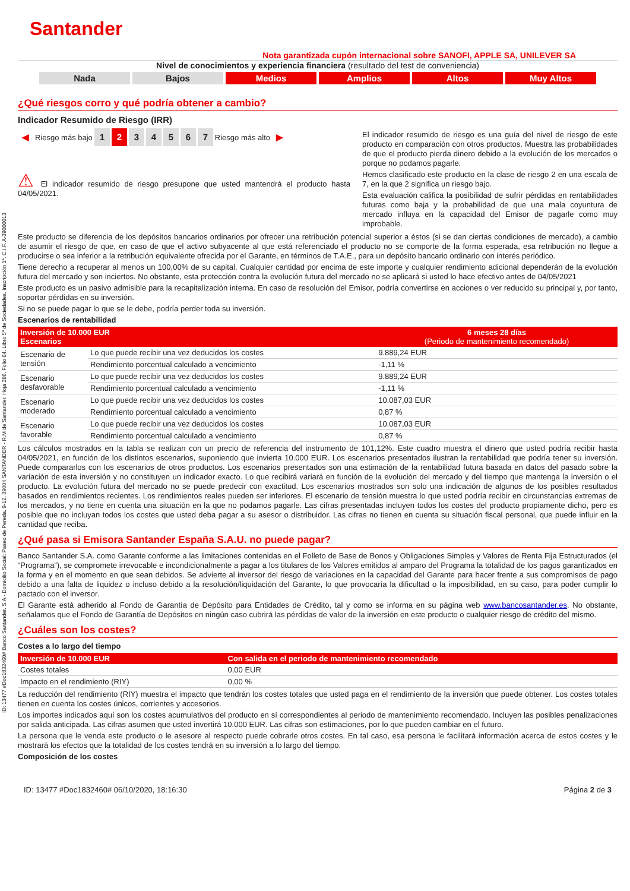ID: 13477 #Doc1832460# Banco Santander. S.A - Domicilio Social: Paseo de Pereda. 9-12. 39004 SANTANDER - R.M de Santander. Hoja 286. Folio 64. Libro 5º de Sociedades. Inscripción 1ª. C.I.F. A-39000013
Santander
Nota garantizada cupón internacional sobre SANOFI, APPLE SA, UNILEVER SA
Nivel de conocimientos y experiencia financiera (resultado del test de conveniencia)
Nada Bajos Medios Amplios Altos Muy Altos
¿Qué riesgos corro y qué podría obtener a cambio?
Indicador Resumido de Riesgo (IRR)
◀ Riesgo más bajo 1234567 Riesgo más alto ▶
⚠ El indicador resumido de riesgo presupone que usted mantendrá el producto hasta 04/05/2021.
El indicador resumido de riesgo es una guía del nivel de riesgo de este producto en comparación con otros productos. Muestra las probabilidades de que el producto pierda dinero debido a la evolución de los mercados o porque no podamos pagarle.
Hemos clasificado este producto en la clase de riesgo 2 en una escala de 7, en la que 2 significa un riesgo bajo.
Esta evaluación califica la posibilidad de sufrir pérdidas en rentabilidades futuras como baja y la probabilidad de que una mala coyuntura de mercado influya en la capacidad del Emisor de pagarle como muy improbable.
Este producto se diferencia de los depósitos bancarios ordinarios por ofrecer una retribución potencial superior a éstos (si se dan ciertas condiciones de mercado), a cambio de asumir el riesgo de que, en caso de que el activo subyacente al que está referenciado el producto no se comporte de la forma esperada, esa retribución no llegue a producirse o sea inferior a la retribución equivalente ofrecida por el Garante, en términos de T.A.E., para un depósito bancario ordinario con interés periódico.
Tiene derecho a recuperar al menos un 100,00% de su capital. Cualquier cantidad por encima de este importe y cualquier rendimiento adicional dependerán de la evolución futura del mercado y son inciertos. No obstante, esta protección contra la evolución futura del mercado no se aplicará si usted lo hace efectivo antes de 04/05/2021
Este producto es un pasivo admisible para la recapitalización interna. En caso de resolución del Emisor, podría convertirse en acciones o ver reducido su principal y, por tanto, soportar pérdidas en su inversión.
Si no se puede pagar lo que se le debe, podría perder toda su inversión.
Escenarios de rentabilidad
| Inversión de 10.000 EUR Escenarios | | 6 meses 28 días (Periodo de mantenimiento recomendado) |
| --- | --- | --- |
| Escenario de tensión | Lo que puede recibir una vez deducidos los costes | 9.889,24 EUR |
| | Rendimiento porcentual calculado a vencimiento | -1,11 % |
| Escenario desfavorable | Lo que puede recibir una vez deducidos los costes | 9.889,24 EUR |
| | Rendimiento porcentual calculado a vencimiento | -1,11 % |
| Escenario moderado | Lo que puede recibir una vez deducidos los costes | 10.087,03 EUR |
| | Rendimiento porcentual calculado a vencimiento | 0,87 % |
| Escenario favorable | Lo que puede recibir una vez deducidos los costes | 10.087,03 EUR |
| | Rendimiento porcentual calculado a vencimiento | 0,87 % |
Los cálculos mostrados en la tabla se realizan con un precio de referencia del instrumento de 101,12%. Este cuadro muestra el dinero que usted podría recibir hasta 04/05/2021, en función de los distintos escenarios, suponiendo que invierta 10.000 EUR. Los escenarios presentados ilustran la rentabilidad que podría tener su inversión. Puede compararlos con los escenarios de otros productos. Los escenarios presentados son una estimación de la rentabilidad futura basada en datos del pasado sobre la variación de esta inversión y no constituyen un indicador exacto. Lo que recibirá variará en función de la evolución del mercado y del tiempo que mantenga la inversión o el producto. La evolución futura del mercado no se puede predecir con exactitud. Los escenarios mostrados son solo una indicación de algunos de los posibles resultados basados en rendimientos recientes. Los rendimientos reales pueden ser inferiores. El escenario de tensión muestra lo que usted podría recibir en circunstancias extremas de los mercados, y no tiene en cuenta una situación en la que no podamos pagarle. Las cifras presentadas incluyen todos los costes del producto propiamente dicho, pero es posible que no incluyan todos los costes que usted deba pagar a su asesor o distribuidor. Las cifras no tienen en cuenta su situación fiscal personal, que puede influir en la cantidad que reciba.
¿Qué pasa si Emisora Santander España S.A.U. no puede pagar?
Banco Santander S.A. como Garante conforme a las limitaciones contenidas en el Folleto de Base de Bonos y Obligaciones Simples y Valores de Renta Fija Estructurados (el “Programa”), se compromete irrevocable e incondicionalmente a pagar a los titulares de los Valores emitidos al amparo del Programa la totalidad de los pagos garantizados en la forma y en el momento en que sean debidos. Se advierte al inversor del riesgo de variaciones en la capacidad del Garante para hacer frente a sus compromisos de pago debido a una falta de liquidez o incluso debido a la resolución/liquidación del Garante, lo que provocaría la dificultad o la imposibilidad, en su caso, para poder cumplir lo pactado con el inversor.
El Garante está adherido al Fondo de Garantía de Depósito para Entidades de Crédito, tal y como se informa en su página web www.bancosantander.es. No obstante, señalamos que el Fondo de Garantía de Depósitos en ningún caso cubrirá las pérdidas de valor de la inversión en este producto o cualquier riesgo de crédito del mismo.
¿Cuáles son los costes?
Costes a lo largo del tiempo
| Inversión de 10.000 EUR | Con salida en el periodo de mantenimiento recomendado |
| --- | --- |
| Costes totales | 0,00 EUR |
| Impacto en el rendimiento (RIY) | 0,00 % |
La reducción del rendimiento (RIY) muestra el impacto que tendrán los costes totales que usted paga en el rendimiento de la inversión que puede obtener. Los costes totales tienen en cuenta los costes únicos, corrientes y accesorios.
Los importes indicados aquí son los costes acumulativos del producto en sí correspondientes al periodo de mantenimiento recomendado. Incluyen las posibles penalizaciones por salida anticipada. Las cifras asumen que usted invertirá 10.000 EUR. Las cifras son estimaciones, por lo que pueden cambiar en el futuro.
La persona que le venda este producto o le asesore al respecto puede cobrarle otros costes. En tal caso, esa persona le facilitará información acerca de estos costes y le mostrará los efectos que la totalidad de los costes tendrá en su inversión a lo largo del tiempo.
Composición de los costes
ID: 13477 #Doc1832460# 06/10/2020, 18:16:30 Página 2 de 3